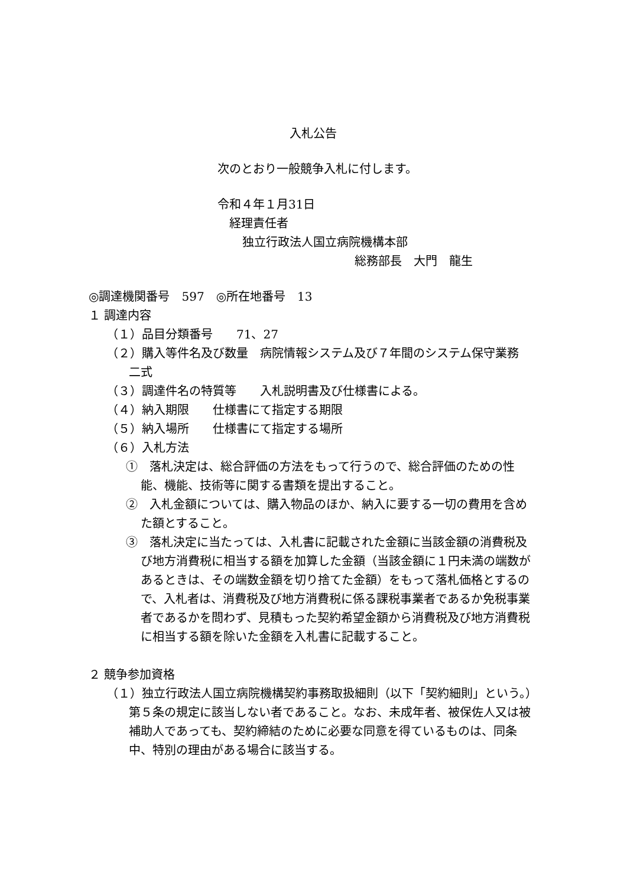入札公告
次のとおり一般競争入札に付します。
令和４年１月31日
経理責任者
独立行政法人国立病院機構本部
総務部長　大門　龍生
◎調達機関番号　597　◎所在地番号　13
１ 調達内容
（１）品目分類番号　　71、27
（２）購入等件名及び数量　病院情報システム及び７年間のシステム保守業務　二式
（３）調達件名の特質等　　入札説明書及び仕様書による。
（４）納入期限　　仕様書にて指定する期限
（５）納入場所　　仕様書にて指定する場所
（６）入札方法
①　落札決定は、総合評価の方法をもって行うので、総合評価のための性能、機能、技術等に関する書類を提出すること。
②　入札金額については、購入物品のほか、納入に要する一切の費用を含めた額とすること。
③　落札決定に当たっては、入札書に記載された金額に当該金額の消費税及び地方消費税に相当する額を加算した金額（当該金額に１円未満の端数があるときは、その端数金額を切り捨てた金額）をもって落札価格とするので、入札者は、消費税及び地方消費税に係る課税事業者であるか免税事業者であるかを問わず、見積もった契約希望金額から消費税及び地方消費税に相当する額を除いた金額を入札書に記載すること。
２ 競争参加資格
（１）独立行政法人国立病院機構契約事務取扱細則（以下「契約細則」という。）第５条の規定に該当しない者であること。なお、未成年者、被保佐人又は被補助人であっても、契約締結のために必要な同意を得ているものは、同条中、特別の理由がある場合に該当する。